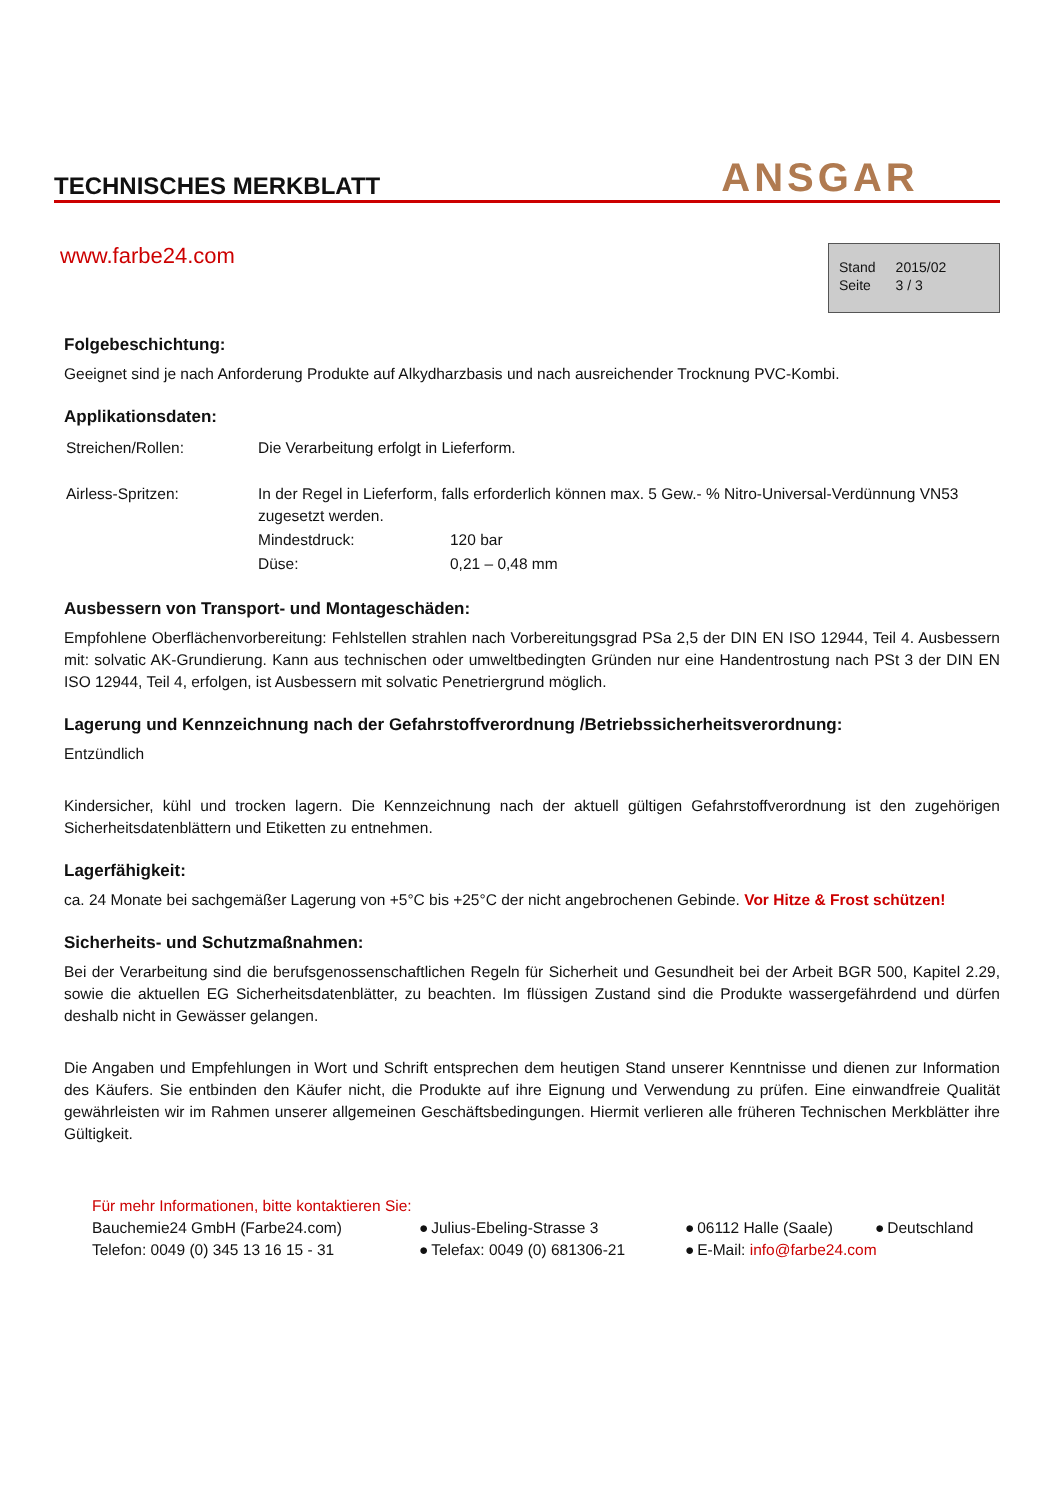TECHNISCHES MERKBLATT
ANSGAR
www.farbe24.com
| Stand | 2015/02 |
| Seite | 3 / 3 |
Folgebeschichtung:
Geeignet sind je nach Anforderung Produkte auf Alkydharzbasis und nach ausreichender Trocknung PVC-Kombi.
Applikationsdaten:
| Streichen/Rollen: | Die Verarbeitung erfolgt in Lieferform. | |
| Airless-Spritzen: | In der Regel in Lieferform, falls erforderlich können max. 5 Gew.- % Nitro-Universal-Verdünnung VN53 zugesetzt werden. | |
| | Mindestdruck: | 120 bar |
| | Düse: | 0,21 – 0,48 mm |
Ausbessern von Transport- und Montageschäden:
Empfohlene Oberflächenvorbereitung: Fehlstellen strahlen nach Vorbereitungsgrad PSa 2,5 der DIN EN ISO 12944, Teil 4. Ausbessern mit: solvatic AK-Grundierung. Kann aus technischen oder umweltbedingten Gründen nur eine Handentrostung nach PSt 3 der DIN EN ISO 12944, Teil 4, erfolgen, ist Ausbessern mit solvatic Penetriergrund möglich.
Lagerung und Kennzeichnung nach der Gefahrstoffverordnung /Betriebssicherheitsverordnung:
Entzündlich
Kindersicher, kühl und trocken lagern. Die Kennzeichnung nach der aktuell gültigen Gefahrstoffverordnung ist den zugehörigen Sicherheitsdatenblättern und Etiketten zu entnehmen.
Lagerfähigkeit:
ca. 24 Monate bei sachgemäßer Lagerung von +5°C bis +25°C der nicht angebrochenen Gebinde. Vor Hitze & Frost schützen!
Sicherheits- und Schutzmaßnahmen:
Bei der Verarbeitung sind die berufsgenossenschaftlichen Regeln für Sicherheit und Gesundheit bei der Arbeit BGR 500, Kapitel 2.29, sowie die aktuellen EG Sicherheitsdatenblätter, zu beachten. Im flüssigen Zustand sind die Produkte wassergefährdend und dürfen deshalb nicht in Gewässer gelangen.
Die Angaben und Empfehlungen in Wort und Schrift entsprechen dem heutigen Stand unserer Kenntnisse und dienen zur Information des Käufers. Sie entbinden den Käufer nicht, die Produkte auf ihre Eignung und Verwendung zu prüfen. Eine einwandfreie Qualität gewährleisten wir im Rahmen unserer allgemeinen Geschäftsbedingungen. Hiermit verlieren alle früheren Technischen Merkblätter ihre Gültigkeit.
Für mehr Informationen, bitte kontaktieren Sie:
| Bauchemie24 GmbH (Farbe24.com) | ● | Julius-Ebeling-Strasse 3 | ● | 06112 Halle (Saale) | ● | Deutschland |
| Telefon: 0049 (0) 345 13 16 15 - 31 | ● | Telefax: 0049 (0) 681306-21 | ● | E-Mail: info@farbe24.com | | |